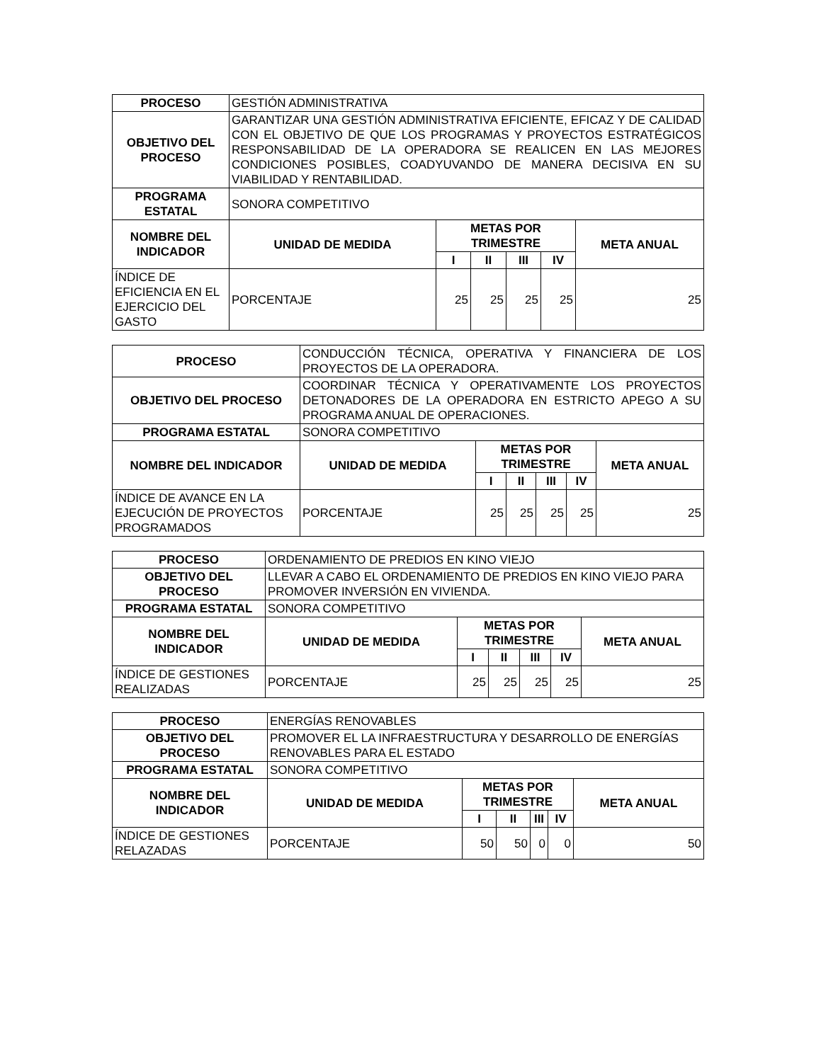| PROCESO | GESTIÓN ADMINISTRATIVA | | | | | |
| OBJETIVO DEL PROCESO | GARANTIZAR UNA GESTIÓN ADMINISTRATIVA EFICIENTE, EFICAZ Y DE CALIDAD CON EL OBJETIVO DE QUE LOS PROGRAMAS Y PROYECTOS ESTRATÉGICOS RESPONSABILIDAD DE LA OPERADORA SE REALICEN EN LAS MEJORES CONDICIONES POSIBLES, COADYUVANDO DE MANERA DECISIVA EN SU VIABILIDAD Y RENTABILIDAD. | | | | | |
| PROGRAMA ESTATAL | SONORA COMPETITIVO | | | | | |
| NOMBRE DEL INDICADOR | UNIDAD DE MEDIDA | METAS POR TRIMESTRE | | | | META ANUAL |
| | | I | II | III | IV | |
| ÍNDICE DE EFICIENCIA EN EL EJERCICIO DEL GASTO | PORCENTAJE | 25 | 25 | 25 | 25 | 25 |
| PROCESO | CONDUCCIÓN TÉCNICA, OPERATIVA Y FINANCIERA DE LOS PROYECTOS DE LA OPERADORA. | | | | | |
| OBJETIVO DEL PROCESO | COORDINAR TÉCNICA Y OPERATIVAMENTE LOS PROYECTOS DETONADORES DE LA OPERADORA EN ESTRICTO APEGO A SU PROGRAMA ANUAL DE OPERACIONES. | | | | | |
| PROGRAMA ESTATAL | SONORA COMPETITIVO | | | | | |
| NOMBRE DEL INDICADOR | UNIDAD DE MEDIDA | METAS POR TRIMESTRE | | | | META ANUAL |
| | | I | II | III | IV | |
| ÍNDICE DE AVANCE EN LA EJECUCIÓN DE PROYECTOS PROGRAMADOS | PORCENTAJE | 25 | 25 | 25 | 25 | 25 |
| PROCESO | ORDENAMIENTO DE PREDIOS EN KINO VIEJO | | | | | |
| OBJETIVO DEL PROCESO | LLEVAR A CABO EL ORDENAMIENTO DE PREDIOS EN KINO VIEJO PARA PROMOVER INVERSIÓN EN VIVIENDA. | | | | | |
| PROGRAMA ESTATAL | SONORA COMPETITIVO | | | | | |
| NOMBRE DEL INDICADOR | UNIDAD DE MEDIDA | METAS POR TRIMESTRE | | | | META ANUAL |
| | | I | II | III | IV | |
| ÍNDICE DE GESTIONES REALIZADAS | PORCENTAJE | 25 | 25 | 25 | 25 | 25 |
| PROCESO | ENERGÍAS RENOVABLES | | | | | |
| OBJETIVO DEL PROCESO | PROMOVER EL LA INFRAESTRUCTURA Y DESARROLLO DE ENERGÍAS RENOVABLES PARA EL ESTADO | | | | | |
| PROGRAMA ESTATAL | SONORA COMPETITIVO | | | | | |
| NOMBRE DEL INDICADOR | UNIDAD DE MEDIDA | METAS POR TRIMESTRE | | | | META ANUAL |
| | | I | II | III | IV | |
| ÍNDICE DE GESTIONES RELAZADAS | PORCENTAJE | 50 | 50 | 0 | 0 | 50 |